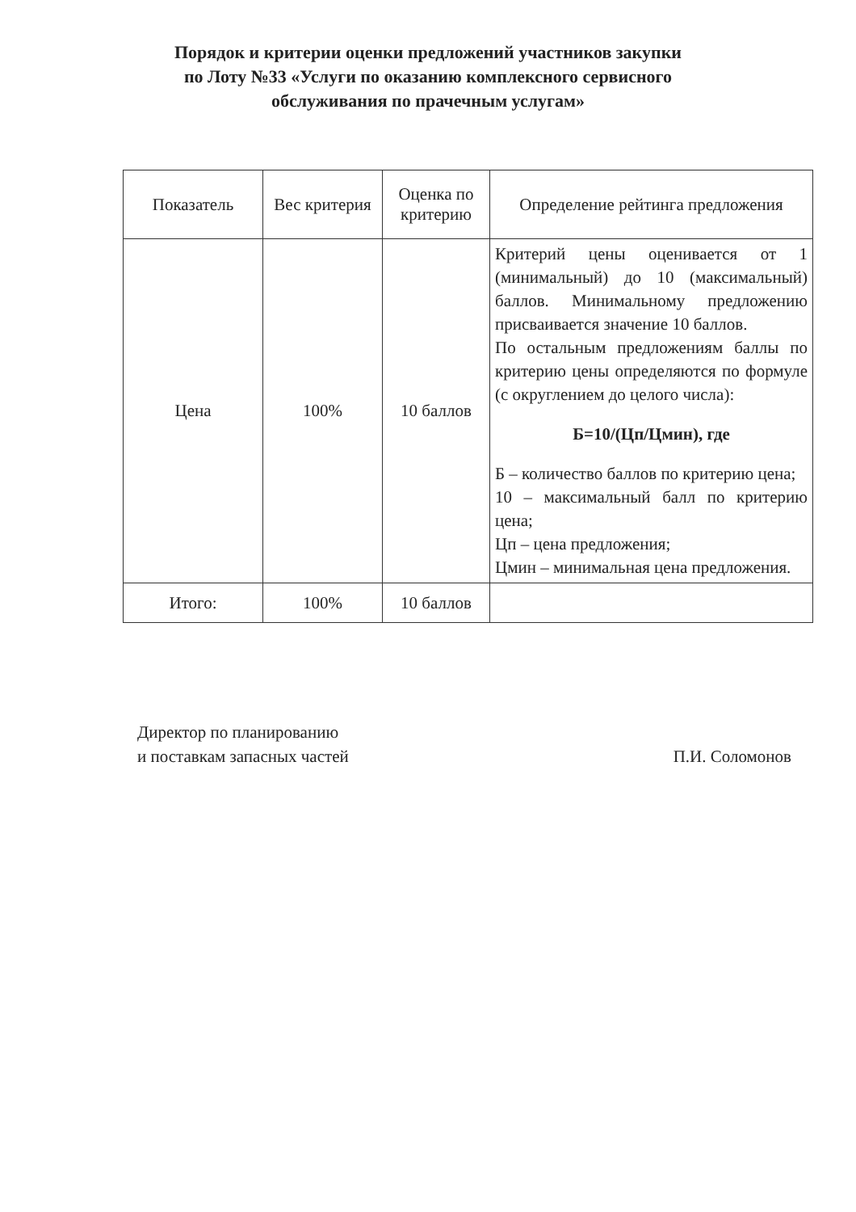Порядок и критерии оценки предложений участников закупки
по Лоту №33 «Услуги по оказанию комплексного сервисного
обслуживания по прачечным услугам»
| Показатель | Вес критерия | Оценка по критерию | Определение рейтинга предложения |
| --- | --- | --- | --- |
| Цена | 100% | 10 баллов | Критерий цены оценивается от 1 (минимальный) до 10 (максимальный) баллов. Минимальному предложению присваивается значение 10 баллов. По остальным предложениям баллы по критерию цены определяются по формуле (с округлением до целого числа): Б=10/(Цп/Цмин), где Б – количество баллов по критерию цена; 10 – максимальный балл по критерию цена; Цп – цена предложения; Цмин – минимальная цена предложения. |
| Итого: | 100% | 10 баллов | |
Директор по планированию
и поставкам запасных частей
П.И. Соломонов